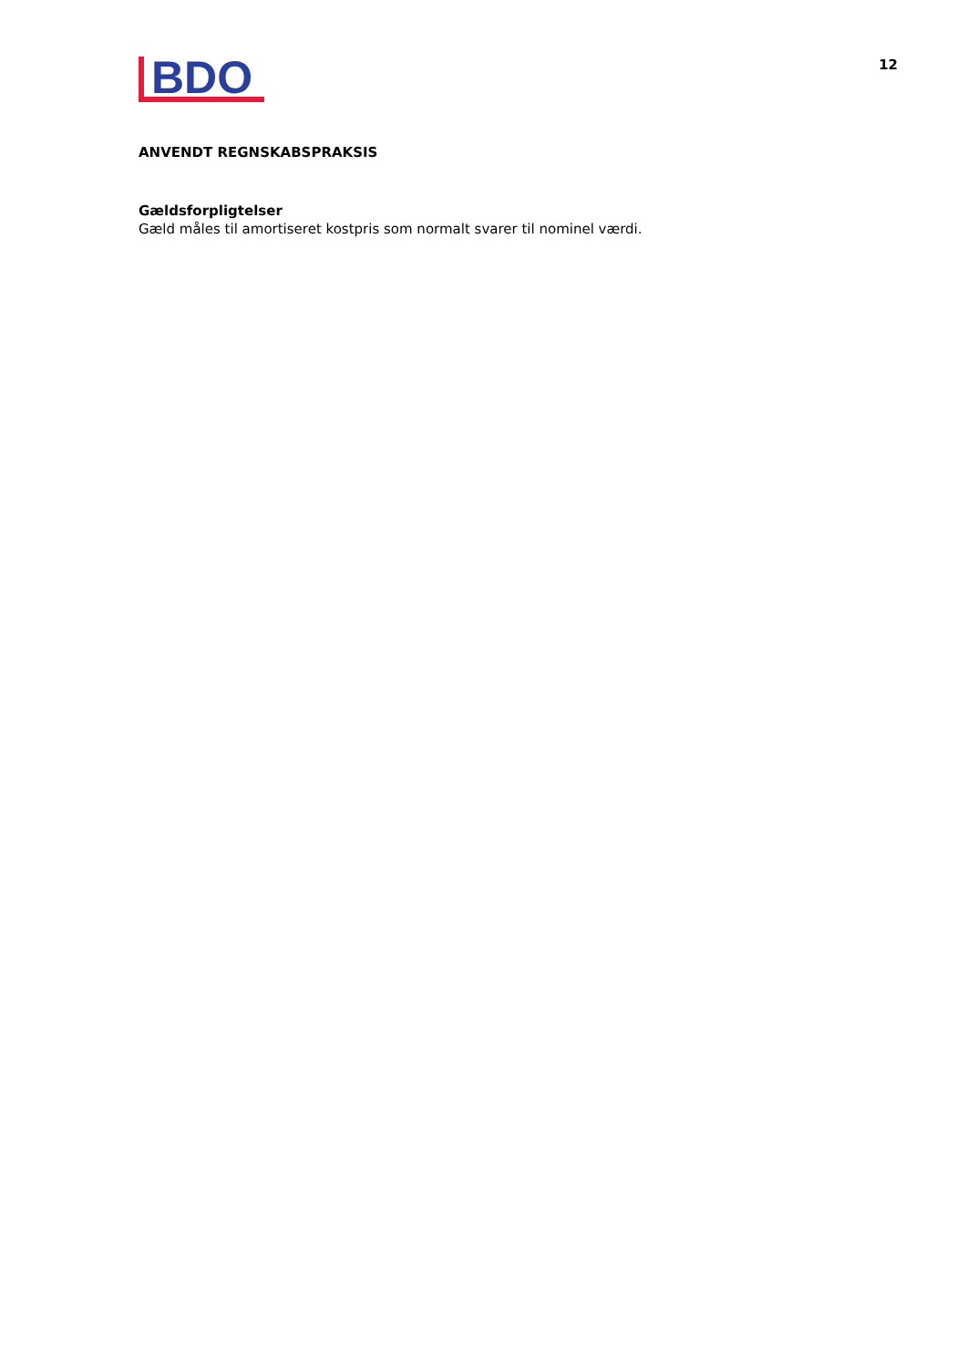12
BDO
ANVENDT REGNSKABSPRAKSIS
Gældsforpligtelser
Gæld måles til amortiseret kostpris som normalt svarer til nominel værdi.